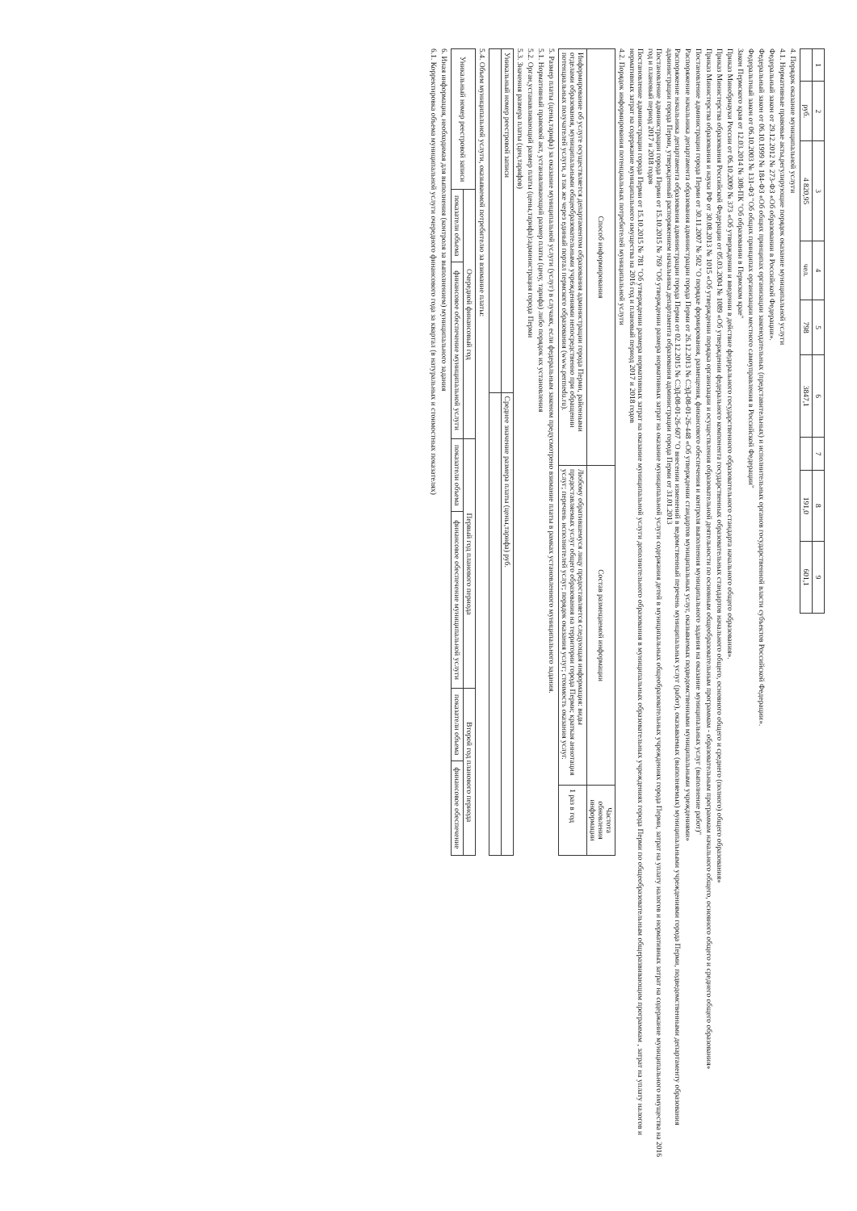| 1 | 2 | 3 | 4 | 5 | 6 | 7 | 8 | 9 |
| --- | --- | --- | --- | --- | --- | --- | --- | --- |
| | руб. | 4 820,95 | чел. | 798 | 3847,1 | | 191,0 | 601,1 |
4. Порядок оказание муниципальной услуги
4.1. Нормативные правовые акты,регулирующие порядок оказание муниципальной услуги
Федеральный закон от 29.12.2012 № 273-ФЗ «Об образовании в Российской Федерации».
Федеральный закон от 06.10.1999 № 184-ФЗ «Об общих принципах организации законодательных (представительных) и исполнительных органов государственной власти субъектов Российской Федерации».
Федеральтный закон от 06.10.2003 № 131-ФЗ "Об общих принципах организации местного самоуправления в Российской Федерации"
Закон Пермского края от 12.03.2014 № 308-ПК "Об образовании в Пермском крае"
Приказ Минобрнауки России от 06.10.2009 № 373 «Об утверждении и введении в действие федерального государственного образовательного стандарта начального общего образования».
Приказ Министерства образования Российской Федерации от 05.03.2004 № 1089 «Об утверждении федерального компонента государственных образовательных стандартов начального общего, основного общего и среднего (полного) общего образования»
Приказ Министерства образования и науки РФ от 30.08.2013 № 1015 «Об утверждении порядка организации и осуществления образовательной деятельности по основным общеобразовательным программам - образовательным программам начального общего, основного общего и среднего общего образования»
Постановление администрации города Перми от 30.11.2007 № 502 "О порядке формирования, размещения, финансового обеспечения и контроля выполнения муниципального задания на оказание муниципальных услуг (выполнение работ)"
Распоряжение начальника департамента образования администрации города Перми от 26.12.2013 № СЭД-08-01-26-448 «Об утверждении стандартов муниципальных услуг, оказываемых подведомственными муниципальными учреждениями»
Распоряжение начальника департамента образования администрации города Перми от 02.12.2015 № СЭД-08-01-26-607 "О внесении изменений в ведомственный перечень муниципальных услуг (работ), оказываемых (выполняемых) муниципальными учреждениями города Перми, подведомственными департаменту образования администрации города Перми, утвержденный распоряжением начальника департамента образования администрации города Перми от 31.01.2013
Постановление администрации города Перми от 15.10.2015 № 769 "Об утверждении размера нормативных затрат на оказание муниципальной услуги содержания детей в муниципальных общеобразовательных учреждениях города Перми, затрат на уплату налогов и нормативных затрат на содержание муниципального имущества на 2016 год и плановый период 2017 и 2018 годов
Постановление администрации города Перми от 15.10.2015 № 781 "Об утверждении размера нормативных затрат на оказание муниципальной услуги дополнительного образования в муниципальных образовательных учреждениях города Перми по общеобразовательным общеразвивающим программам , затрат на уплату налогов и нормативных затрат на содержание муниципального имущества на 2016 год и плановый период 2017 и 2018 годов
4.2. Порядок информирования потенциальных потребителей муниципальной услуги
| Способ информирования | Состав размещаемой информации | Частота обновления информации |
| --- | --- | --- |
| Информирование об услуге осуществляется департаментом образования администрации города Перми, районными отделами образования, муниципальными общеобразовательными учреждениями непосредственно при обращении потенциальных получателей услуги, а так же через единый портал пермского образования (www.permedu.ru). | Любому обратившемуся лицу предоставляется следующая информация: виды предоставляемых услуг общего образования на территории города Перми; краткая аннотация услуг; перечень исполнителей услуг; порядок оказания услуг; стоимость оказания услуг. | 1 раз в год |
5. Размер платы (цены,тарифа) за оказание муниципальной услуги (услуг) в случаях, если федеральным законом предусмотрено взимание платы в рамках установленного муниципального задания.
5.1. Нормативный правовой акт, устанавливающий размер платы (цену, тарифа) либо порядок их установления
5.2. Орган,устанавливающий размер платы (цены,тарифа):администрация города Перми
5.3. Значения размера платы (цен,тарифов)
| Уникальный номер реестровой записи | Среднее значение размера платы (цены,тарифа) руб. |
5.4. Объем муниципальной услуги, оказываемой потребителю за взимание платы:
| Уникальный номер реестровой записи | Очередной финансовый год | | Первый год планового периода | | Второй год планового периода | |
| --- | --- | --- | --- | --- | --- | --- |
| | показатели объема | финансовое обеспечение муниципальной услуги | показатели объема | финансовое обеспечение муниципальной услуги | показатели объема | финансовое обеспечение |
6. Иная информация, необходимая для выполнения (контроля за выполнением) муниципального задания
6.1. Корректировка объема муниципальной услуги очередного финансового года за квартал (в натуральных и стоимостных показателях)